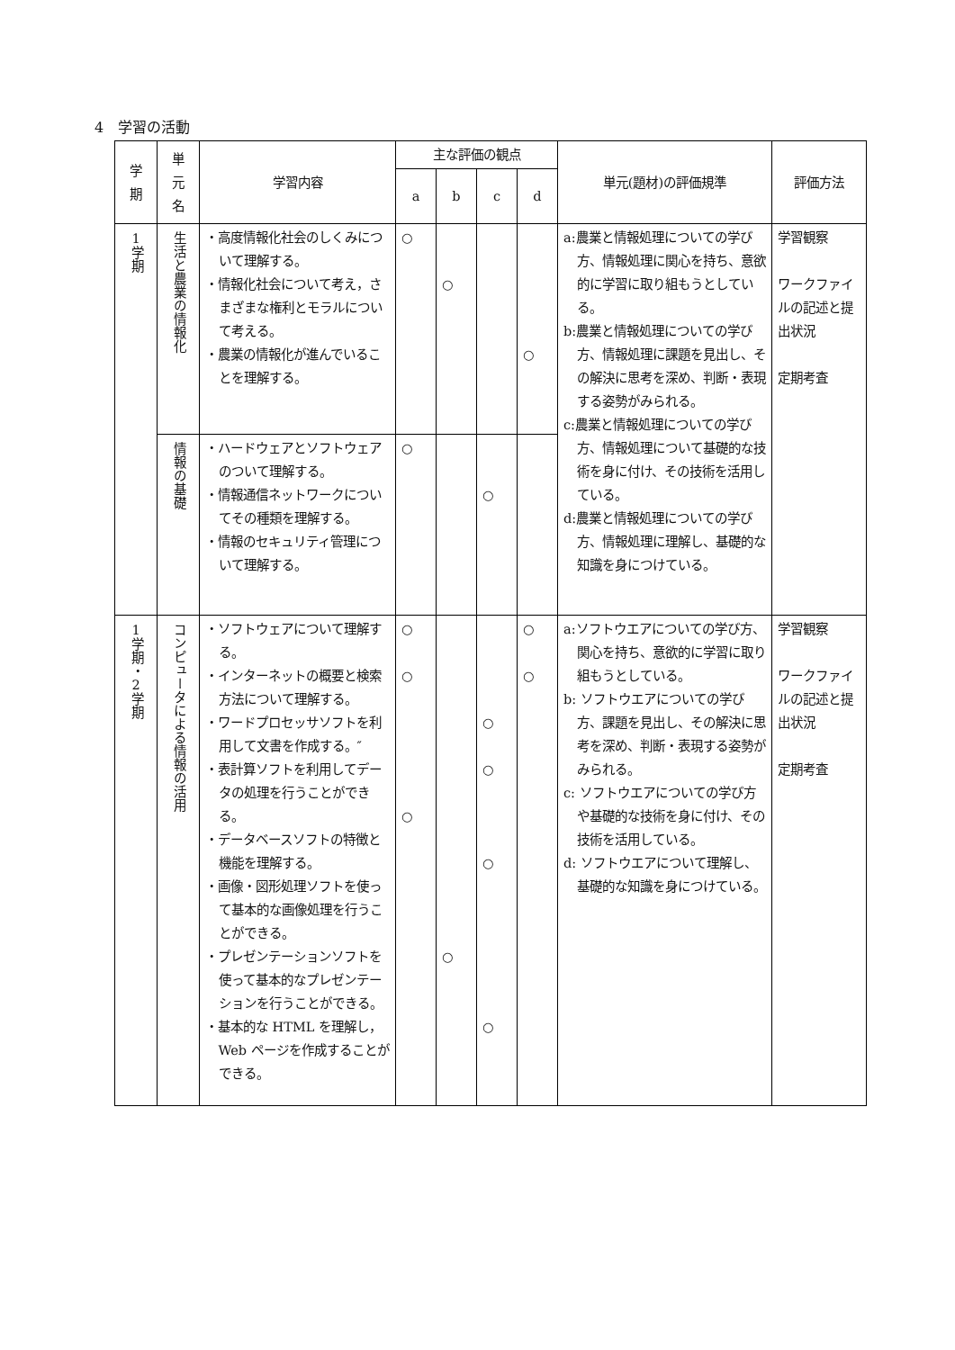4　学習の活動
| 学 期 | 単 元 名 | 学習内容 | 主な評価の観点 | | | | 単元(題材)の評価規準 | 評価方法 |
| --- | --- | --- | --- | --- | --- | --- | --- | --- |
| | | | a | b | c | d | | |
| 1学期 | 生活と農業の情報化 | ・高度情報化社会のしくみについて理解する。 ・情報化社会について考え，さまざまな権利とモラルについて考える。 ・農業の情報化が進んでいることを理解する。 | ○ | ○ | | ○ | a:農業と情報処理についての学び方、情報処理に関心を持ち、意欲的に学習に取り組もうとしている。 b:農業と情報処理についての学び方、情報処理に課題を見出し、その解決に思考を深め、判断・表現する姿勢がみられる。 c:農業と情報処理についての学び方、情報処理について基礎的な技術を身に付け、その技術を活用している。 d:農業と情報処理についての学び方、情報処理に理解し、基礎的な知識を身につけている。 | 学習観察 ワークファイルの記述と提出状況 定期考査 |
| | 情報の基礎 | ・ハードウェアとソフトウェアのついて理解する。 ・情報通信ネットワークについてその種類を理解する。 ・情報のセキュリティ管理について理解する。 | ○ | | ○ | | | |
| 1学期・2学期 | コンピュータによる情報の活用 | ・ソフトウェアについて理解する。 ・インターネットの概要と検索方法について理解する。 ・ワードプロセッサソフトを利用して文書を作成する。″ ・表計算ソフトを利用してデータの処理を行うことができる。 ・データベースソフトの特徴と機能を理解する。 ・画像・図形処理ソフトを使って基本的な画像処理を行うことができる。 ・プレゼンテーションソフトを使って基本的なプレゼンテーションを行うことができる。 ・基本的な HTML を理解し，Web ページを作成することができる。 | ○ ○ ○ | ○ | ○ ○ ○ ○ | ○ ○ | a:ソフトウエアについての学び方、関心を持ち、意欲的に学習に取り組もうとしている。 b: ソフトウエアについての学び方、課題を見出し、その解決に思考を深め、判断・表現する姿勢がみられる。 c: ソフトウエアについての学び方や基礎的な技術を身に付け、その技術を活用している。 d: ソフトウエアについて理解し、基礎的な知識を身につけている。 | 学習観察 ワークファイルの記述と提出状況 定期考査 |